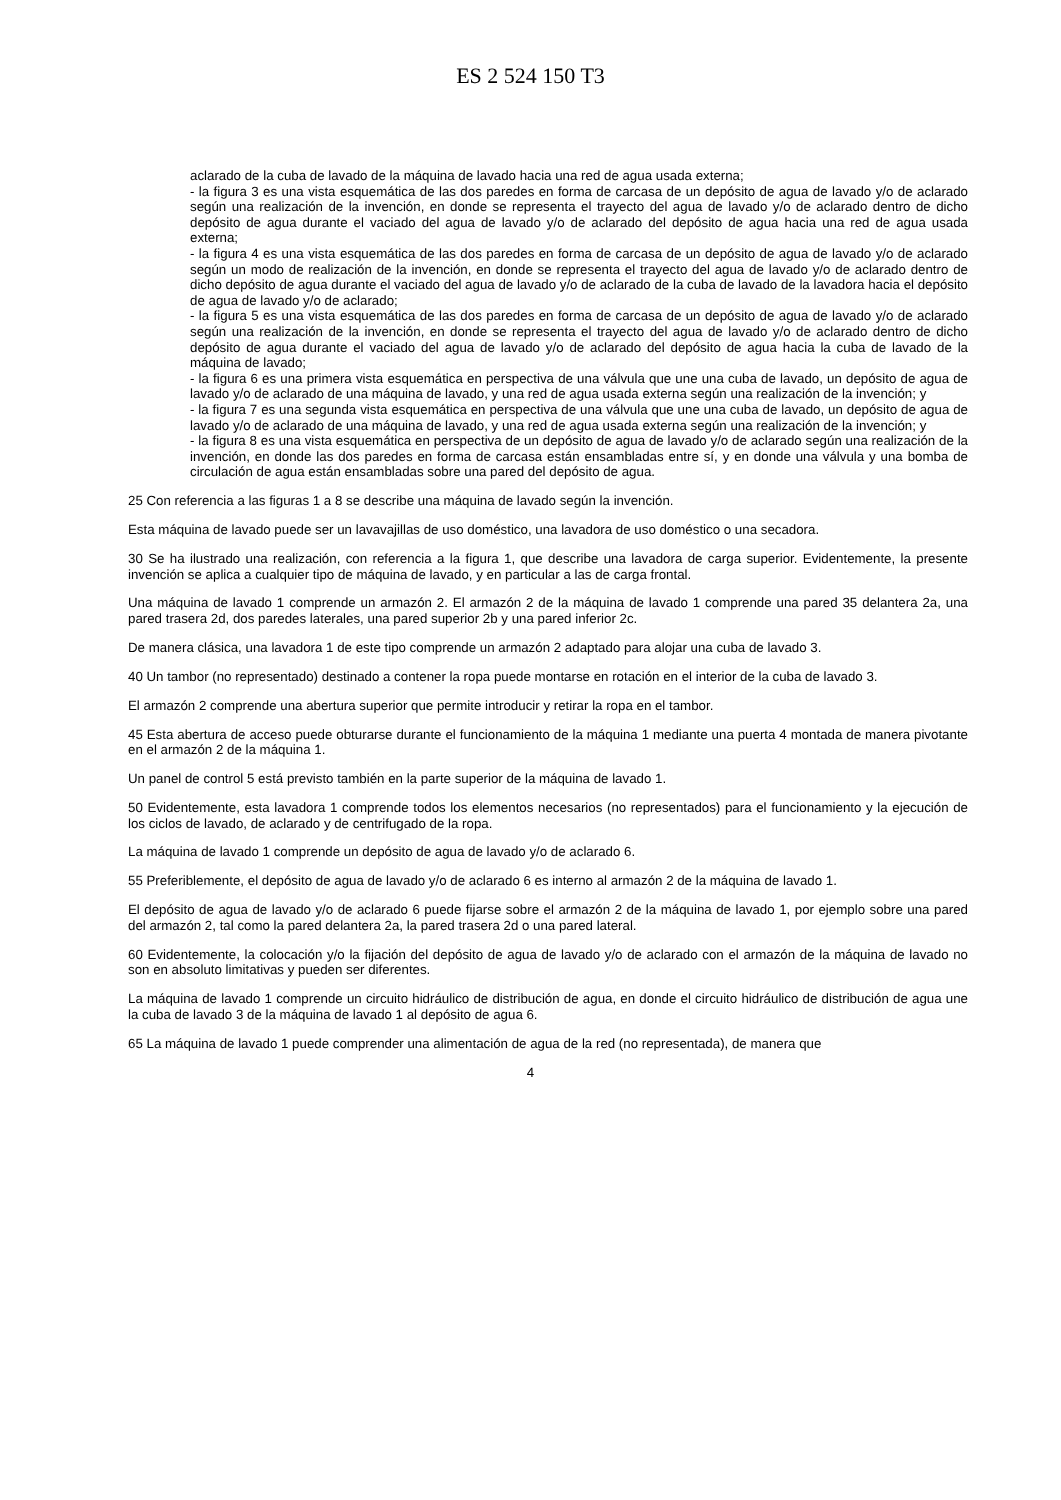ES 2 524 150 T3
aclarado de la cuba de lavado de la máquina de lavado hacia una red de agua usada externa;
- la figura 3 es una vista esquemática de las dos paredes en forma de carcasa de un depósito de agua de lavado y/o de aclarado según una realización de la invención, en donde se representa el trayecto del agua de lavado y/o de aclarado dentro de dicho depósito de agua durante el vaciado del agua de lavado y/o de aclarado del depósito de agua hacia una red de agua usada externa;
- la figura 4 es una vista esquemática de las dos paredes en forma de carcasa de un depósito de agua de lavado y/o de aclarado según un modo de realización de la invención, en donde se representa el trayecto del agua de lavado y/o de aclarado dentro de dicho depósito de agua durante el vaciado del agua de lavado y/o de aclarado de la cuba de lavado de la lavadora hacia el depósito de agua de lavado y/o de aclarado;
- la figura 5 es una vista esquemática de las dos paredes en forma de carcasa de un depósito de agua de lavado y/o de aclarado según una realización de la invención, en donde se representa el trayecto del agua de lavado y/o de aclarado dentro de dicho depósito de agua durante el vaciado del agua de lavado y/o de aclarado del depósito de agua hacia la cuba de lavado de la máquina de lavado;
- la figura 6 es una primera vista esquemática en perspectiva de una válvula que une una cuba de lavado, un depósito de agua de lavado y/o de aclarado de una máquina de lavado, y una red de agua usada externa según una realización de la invención; y
- la figura 7 es una segunda vista esquemática en perspectiva de una válvula que une una cuba de lavado, un depósito de agua de lavado y/o de aclarado de una máquina de lavado, y una red de agua usada externa según una realización de la invención; y
- la figura 8 es una vista esquemática en perspectiva de un depósito de agua de lavado y/o de aclarado según una realización de la invención, en donde las dos paredes en forma de carcasa están ensambladas entre sí, y en donde una válvula y una bomba de circulación de agua están ensambladas sobre una pared del depósito de agua.
25 Con referencia a las figuras 1 a 8 se describe una máquina de lavado según la invención.
Esta máquina de lavado puede ser un lavavajillas de uso doméstico, una lavadora de uso doméstico o una secadora.
30 Se ha ilustrado una realización, con referencia a la figura 1, que describe una lavadora de carga superior. Evidentemente, la presente invención se aplica a cualquier tipo de máquina de lavado, y en particular a las de carga frontal.
Una máquina de lavado 1 comprende un armazón 2. El armazón 2 de la máquina de lavado 1 comprende una pared 35 delantera 2a, una pared trasera 2d, dos paredes laterales, una pared superior 2b y una pared inferior 2c.
De manera clásica, una lavadora 1 de este tipo comprende un armazón 2 adaptado para alojar una cuba de lavado 3.
40 Un tambor (no representado) destinado a contener la ropa puede montarse en rotación en el interior de la cuba de lavado 3.
El armazón 2 comprende una abertura superior que permite introducir y retirar la ropa en el tambor.
45 Esta abertura de acceso puede obturarse durante el funcionamiento de la máquina 1 mediante una puerta 4 montada de manera pivotante en el armazón 2 de la máquina 1.
Un panel de control 5 está previsto también en la parte superior de la máquina de lavado 1.
50 Evidentemente, esta lavadora 1 comprende todos los elementos necesarios (no representados) para el funcionamiento y la ejecución de los ciclos de lavado, de aclarado y de centrifugado de la ropa.
La máquina de lavado 1 comprende un depósito de agua de lavado y/o de aclarado 6.
55 Preferiblemente, el depósito de agua de lavado y/o de aclarado 6 es interno al armazón 2 de la máquina de lavado 1.
El depósito de agua de lavado y/o de aclarado 6 puede fijarse sobre el armazón 2 de la máquina de lavado 1, por ejemplo sobre una pared del armazón 2, tal como la pared delantera 2a, la pared trasera 2d o una pared lateral.
60 Evidentemente, la colocación y/o la fijación del depósito de agua de lavado y/o de aclarado con el armazón de la máquina de lavado no son en absoluto limitativas y pueden ser diferentes.
La máquina de lavado 1 comprende un circuito hidráulico de distribución de agua, en donde el circuito hidráulico de distribución de agua une la cuba de lavado 3 de la máquina de lavado 1 al depósito de agua 6.
65 La máquina de lavado 1 puede comprender una alimentación de agua de la red (no representada), de manera que
4